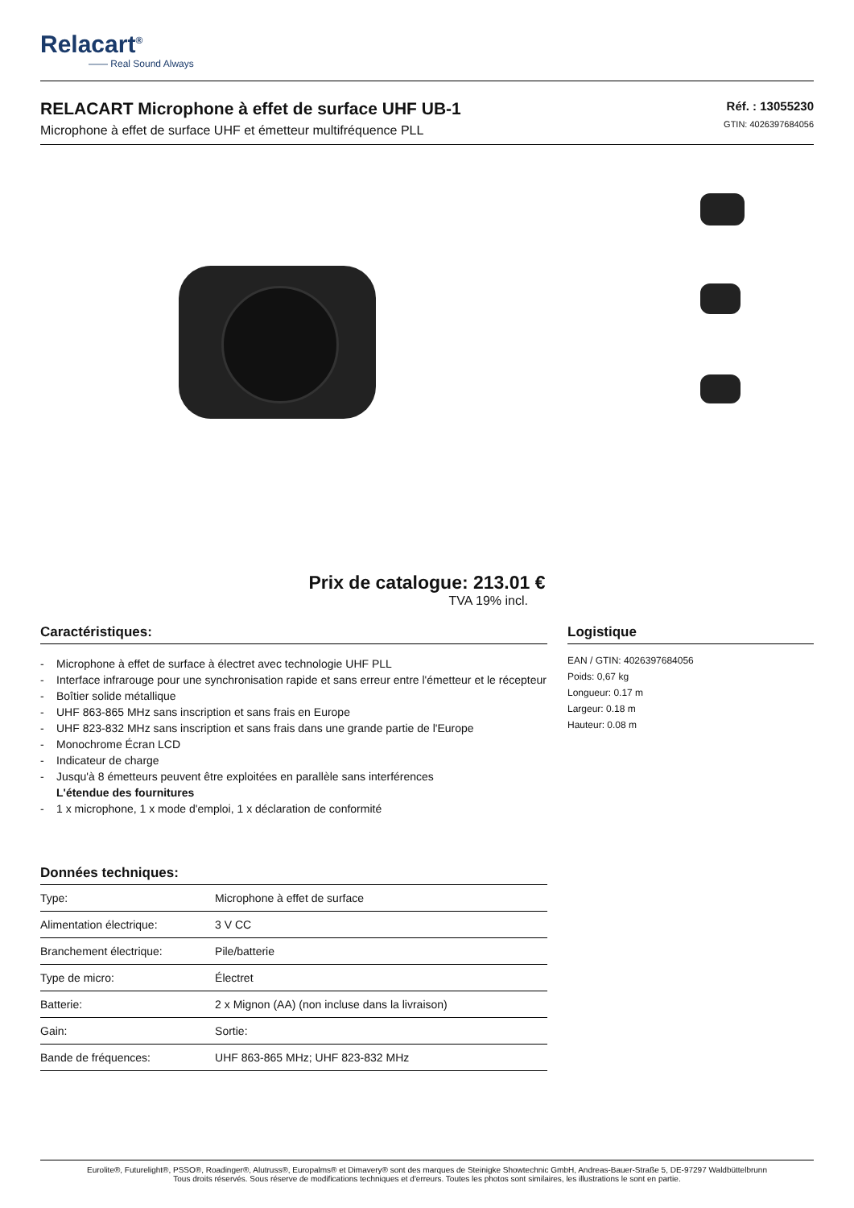Relacart<sup>®</sup>
—— Real Sound Always
RELACART Microphone à effet de surface UHF UB-1
Microphone à effet de surface UHF et émetteur multifréquence PLL
Réf. : 13055230
GTIN: 4026397684056
Prix de catalogue: 213.01 €
TVA 19% incl.
Caractéristiques:
- Microphone à effet de surface à électret avec technologie UHF PLL
- Interface infrarouge pour une synchronisation rapide et sans erreur entre l'émetteur et le récepteur
- Boîtier solide métallique
- UHF 863-865 MHz sans inscription et sans frais en Europe
- UHF 823-832 MHz sans inscription et sans frais dans une grande partie de l'Europe
- Monochrome Écran LCD
- Indicateur de charge
- Jusqu'à 8 émetteurs peuvent être exploitées en parallèle sans interférences
L'étendue des fournitures
- 1 x microphone, 1 x mode d'emploi, 1 x déclaration de conformité
Données techniques:
| Type: | Microphone à effet de surface |
| Alimentation électrique: | 3 V CC |
| Branchement électrique: | Pile/batterie |
| Type de micro: | Électret |
| Batterie: | 2 x Mignon (AA) (non incluse dans la livraison) |
| Gain: | Sortie: |
| Bande de fréquences: | UHF 863-865 MHz; UHF 823-832 MHz |
Logistique
EAN / GTIN: 4026397684056
Poids: 0,67 kg
Longueur: 0.17 m
Largeur: 0.18 m
Hauteur: 0.08 m
Eurolite®, Futurelight®, PSSO®, Roadinger®, Alutruss®, Europalms® et Dimavery® sont des marques de Steinigke Showtechnic GmbH, Andreas-Bauer-Straße 5, DE-97297 Waldbüttelbrunn
Tous droits réservés. Sous réserve de modifications techniques et d'erreurs. Toutes les photos sont similaires, les illustrations le sont en partie.